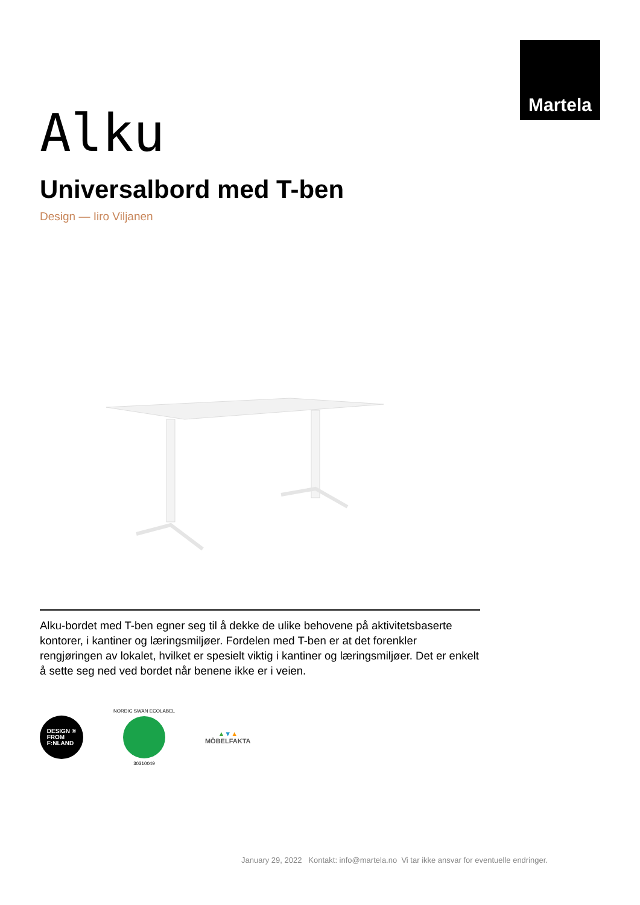Martela
Alku
Universalbord med T-ben
Design — Iiro Viljanen
Alku-bordet med T-ben egner seg til å dekke de ulike behovene på aktivitetsbaserte kontorer, i kantiner og læringsmiljøer. Fordelen med T-ben er at det forenkler rengjøringen av lokalet, hvilket er spesielt viktig i kantiner og læringsmiljøer. Det er enkelt å sette seg ned ved bordet når benene ikke er i veien.
DESIGN ®
FROM
F:NLAND
NORDIC SWAN ECOLABEL
30310049
▲▼▲
MÖBELFAKTA
January 29, 2022 Kontakt: info@martela.no Vi tar ikke ansvar for eventuelle endringer.